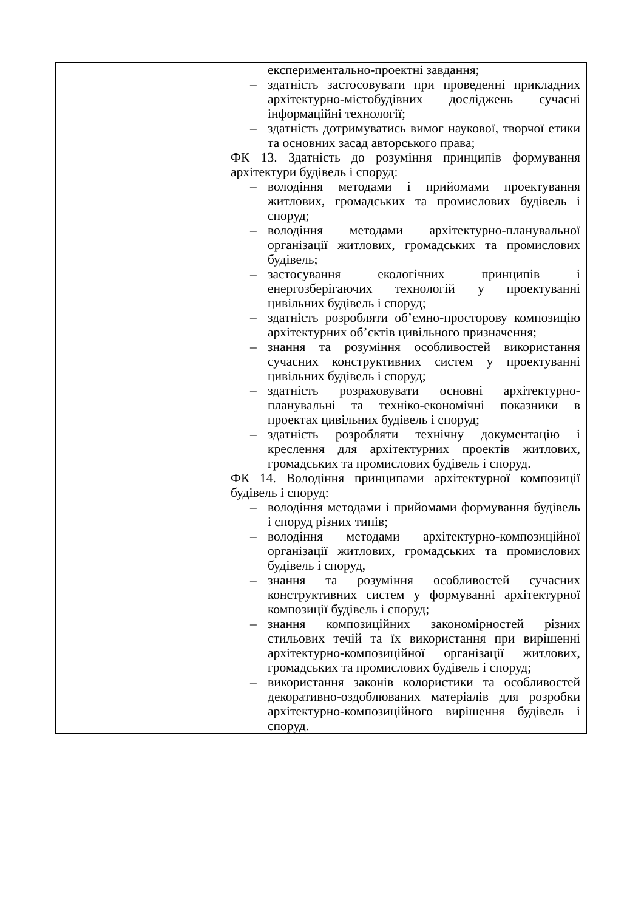| | експериментально-проектні завдання; – здатність застосовувати при проведенні прикладних архітектурно-містобудівних досліджень сучасні інформаційні технології; – здатність дотримуватись вимог наукової, творчої етики та основних засад авторського права; ФК 13. Здатність до розуміння принципів формування архітектури будівель і споруд: – володіння методами і прийомами проектування житлових, громадських та промислових будівель і споруд; – володіння методами архітектурно-планувальної організації житлових, громадських та промислових будівель; – застосування екологічних принципів і енергозберігаючих технологій у проектуванні цивільних будівель і споруд; – здатність розробляти об’ємно-просторову композицію архітектурних об’єктів цивільного призначення; – знання та розуміння особливостей використання сучасних конструктивних систем у проектуванні цивільних будівель і споруд; – здатність розраховувати основні архітектурно-планувальні та техніко-економічні показники в проектах цивільних будівель і споруд; – здатність розробляти технічну документацію і креслення для архітектурних проектів житлових, громадських та промислових будівель і споруд. ФК 14. Володіння принципами архітектурної композиції будівель і споруд: – володіння методами і прийомами формування будівель і споруд різних типів; – володіння методами архітектурно-композиційної організації житлових, громадських та промислових будівель і споруд, – знання та розуміння особливостей сучасних конструктивних систем у формуванні архітектурної композиції будівель і споруд; – знання композиційних закономірностей різних стильових течій та їх використання при вирішенні архітектурно-композиційної організації житлових, громадських та промислових будівель і споруд; – використання законів колористики та особливостей декоративно-оздоблюваних матеріалів для розробки архітектурно-композиційного вирішення будівель і споруд. |